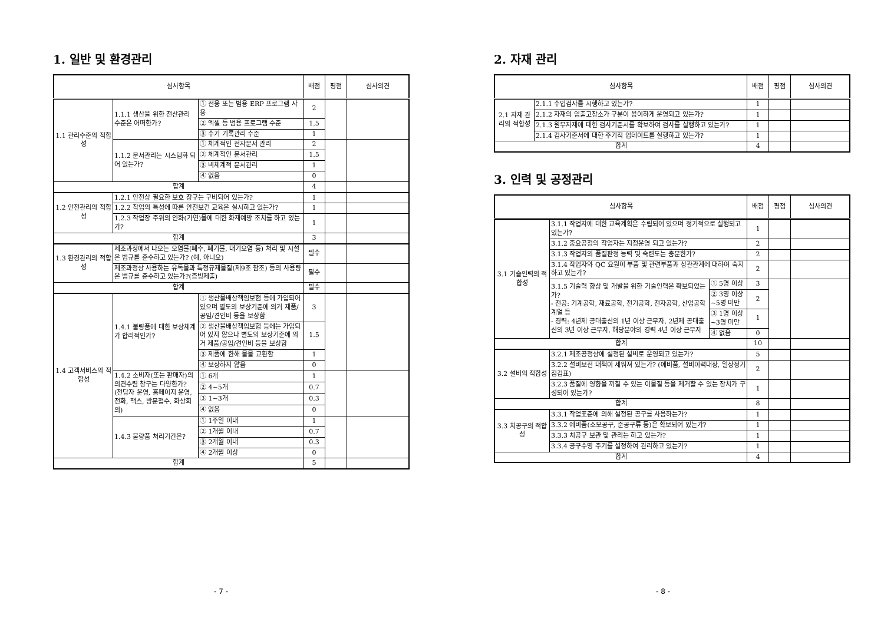1. 일반 및 환경관리
| 심사항목 | | | 배점 | 평점 | 심사의견 |
| --- | --- | --- | --- | --- | --- |
| 1.1 관리수준의 적합성 | 1.1.1 생산을 위한 전산관리 수준은 어떠한가? | ① 전용 또는 범용 ERP 프로그램 사용 | 2 | | |
| | | ② 엑셀 등 범용 프로그램 수준 | 1.5 | | |
| | | ③ 수기 기록관리 수준 | 1 | | |
| | 1.1.2 문서관리는 시스템화 되어 있는가? | ① 체계적인 전자문서 관리 | 2 | | |
| | | ② 체계적인 문서관리 | 1.5 | | |
| | | ③ 비체계적 문서관리 | 1 | | |
| | | ④ 없음 | 0 | | |
| 합계 | | | 4 | | |
| 1.2 안전관리의 적합성 | 1.2.1 안전상 필요한 보호 장구는 구비되어 있는가? | | 1 | | |
| | 1.2.2 작업의 특성에 따른 안전보건 교육은 실시하고 있는가? | | 1 | | |
| | 1.2.3 작업장 주위의 인화(가연)물에 대한 화재예방 조치를 하고 있는가? | | 1 | | |
| 합계 | | | 3 | | |
| 1.3 환경관리의 적합성 | 제조과정에서 나오는 오염물(폐수, 폐기물, 대기오염 등) 처리 및 시설은 법규를 준수하고 있는가? (예, 아니오) | | 필수 | | |
| | 제조과정상 사용하는 유독물과 특정규제물질(제9조 참조) 등의 사용량은 법규를 준수하고 있는가?(증빙제출) | | 필수 | | |
| 합계 | | | 필수 | | |
| 1.4 고객서비스의 적합성 | 1.4.1 불량품에 대한 보상체계가 합리적인가? | ① 생산물배상책임보험 등에 가입되어 있으며 별도의 보상기준에 의거 제품/공임/견인비 등을 보상함 | 3 | | |
| | | ② 생산물배상책임보험 등에는 가입되어 있지 않으나 별도의 보상기준에 의거 제품/공임/견인비 등을 보상함 | 1.5 | | |
| | | ③ 제품에 한해 물물 교환함 | 1 | | |
| | | ④ 보상하지 않음 | 0 | | |
| | 1.4.2 소비자(또는 판매자)의 의견수렴 창구는 다양한가? (전담자 운영, 홈페이지 운영, 전화, 팩스, 방문접수, 화상회의) | ① 6개 | 1 | | |
| | | ② 4~5개 | 0.7 | | |
| | | ③ 1~3개 | 0.3 | | |
| | | ④ 없음 | 0 | | |
| | 1.4.3 불량품 처리기간은? | ① 1주일 이내 | 1 | | |
| | | ② 1개월 이내 | 0.7 | | |
| | | ③ 2개월 이내 | 0.3 | | |
| | | ④ 2개월 이상 | 0 | | |
| 합계 | | | 5 | | |
- 7 -
2. 자재 관리
| 심사항목 | | 배점 | 평점 | 심사의견 |
| --- | --- | --- | --- | --- |
| 2.1 자재 관리의 적합성 | 2.1.1 수입검사를 시행하고 있는가? | 1 | | |
| | 2.1.2 자재의 입출고장소가 구분이 용이하게 운영되고 있는가? | 1 | | |
| | 2.1.3 원부자재에 대한 검사기준서를 확보하여 검사를 실행하고 있는가? | 1 | | |
| | 2.1.4 검사기준서에 대한 주기적 업데이트를 실행하고 있는가? | 1 | | |
| 합계 | | 4 | | |
3. 인력 및 공정관리
| 심사항목 | | | 배점 | 평점 | 심사의견 |
| --- | --- | --- | --- | --- | --- |
| 3.1 기술인력의 적합성 | 3.1.1 작업자에 대한 교육계획은 수립되어 있으며 정기적으로 실행되고 있는가? | | 1 | | |
| | 3.1.2 중요공정의 작업자는 지정운영 되고 있는가? | | 2 | | |
| | 3.1.3 작업자의 품질판정 능력 및 숙련도는 충분한가? | | 2 | | |
| | 3.1.4 작업자와 QC 요원이 부품 및 관련부품과 상관관계에 대하여 숙지하고 있는가? | | 2 | | |
| | 3.1.5 기술력 향상 및 개발을 위한 기술인력은 확보되었는가? - 전공: 기계공학, 재료공학, 전기공학, 전자공학, 산업공학계열 등 - 경력: 4년제 공대출신의 1년 이상 근무자, 2년제 공대출신의 3년 이상 근무자, 해당분야의 경력 4년 이상 근무자 | ① 5명 이상 | 3 | | |
| | | ② 3명 이상~5명 미만 | 2 | | |
| | | ③ 1명 이상~3명 미만 | 1 | | |
| | | ④ 없음 | 0 | | |
| 합계 | | | 10 | | |
| 3.2 설비의 적합성 | 3.2.1 제조공정상에 설정된 설비로 운영되고 있는가? | | 5 | | |
| | 3.2.2 설비보전 대책이 세워져 있는가? (예비품, 설비이력대장, 일상정기 점검표) | | 2 | | |
| | 3.2.3 품질에 영향을 끼칠 수 있는 이물질 등을 제거할 수 있는 장치가 구성되어 있는가? | | 1 | | |
| 합계 | | | 8 | | |
| 3.3 치공구의 적합성 | 3.3.1 작업표준에 의해 설정된 공구를 사용하는가? | | 1 | | |
| | 3.3.2 예비품(소모공구, 준공구류 등)은 확보되어 있는가? | | 1 | | |
| | 3.3.3 치공구 보관 및 관리는 하고 있는가? | | 1 | | |
| | 3.3.4 공구수명 주기를 설정하여 관리하고 있는가? | | 1 | | |
| 합계 | | | 4 | | |
- 8 -